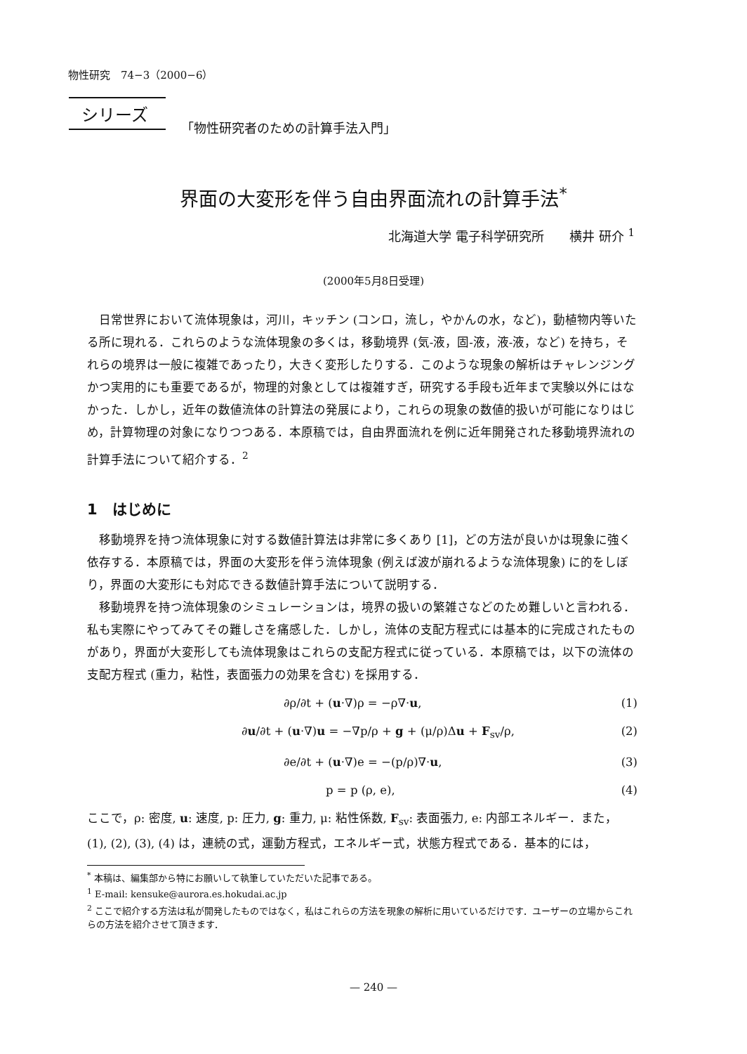物性研究　74−3（2000−6）
シリーズ
「物性研究者のための計算手法入門」
界面の大変形を伴う自由界面流れの計算手法<sup>*</sup>
北海道大学 電子科学研究所　　横井 研介 <sup>1</sup>
(2000年5月8日受理)
日常世界において流体現象は，河川，キッチン (コンロ，流し，やかんの水，など)，動植物内等いたる所に現れる．これらのような流体現象の多くは，移動境界 (気-液，固-液，液-液，など) を持ち，それらの境界は一般に複雑であったり，大きく変形したりする．このような現象の解析はチャレンジングかつ実用的にも重要であるが，物理的対象としては複雑すぎ，研究する手段も近年まで実験以外にはなかった．しかし，近年の数値流体の計算法の発展により，これらの現象の数値的扱いが可能になりはじめ，計算物理の対象になりつつある．本原稿では，自由界面流れを例に近年開発された移動境界流れの計算手法について紹介する．<sup>2</sup>
1　はじめに
移動境界を持つ流体現象に対する数値計算法は非常に多くあり [1]，どの方法が良いかは現象に強く依存する．本原稿では，界面の大変形を伴う流体現象 (例えば波が崩れるような流体現象) に的をしぼり，界面の大変形にも対応できる数値計算手法について説明する．
移動境界を持つ流体現象のシミュレーションは，境界の扱いの繁雑さなどのため難しいと言われる．私も実際にやってみてその難しさを痛感した．しかし，流体の支配方程式には基本的に完成されたものがあり，界面が大変形しても流体現象はこれらの支配方程式に従っている．本原稿では，以下の流体の支配方程式 (重力，粘性，表面張力の効果を含む) を採用する．
∂ρ/∂t + (u·∇)ρ = −ρ∇·u, (1)
∂u/∂t + (u·∇)u = −∇p/ρ + g + (μ/ρ)Δu + F<sub>sv</sub>/ρ, (2)
∂e/∂t + (u·∇)e = −(p/ρ)∇·u, (3)
p = p (ρ, e), (4)
ここで，ρ: 密度, u: 速度, p: 圧力, g: 重力, μ: 粘性係数, F<sub>sv</sub>: 表面張力, e: 内部エネルギー．また，(1), (2), (3), (4) は，連続の式，運動方程式，エネルギー式，状態方程式である．基本的には，
<sup>*</sup> 本稿は、編集部から特にお願いして執筆していただいた記事である。
<sup>1</sup> E-mail: kensuke@aurora.es.hokudai.ac.jp
<sup>2</sup> ここで紹介する方法は私が開発したものではなく，私はこれらの方法を現象の解析に用いているだけです．ユーザーの立場からこれらの方法を紹介させて頂きます．
— 240 —